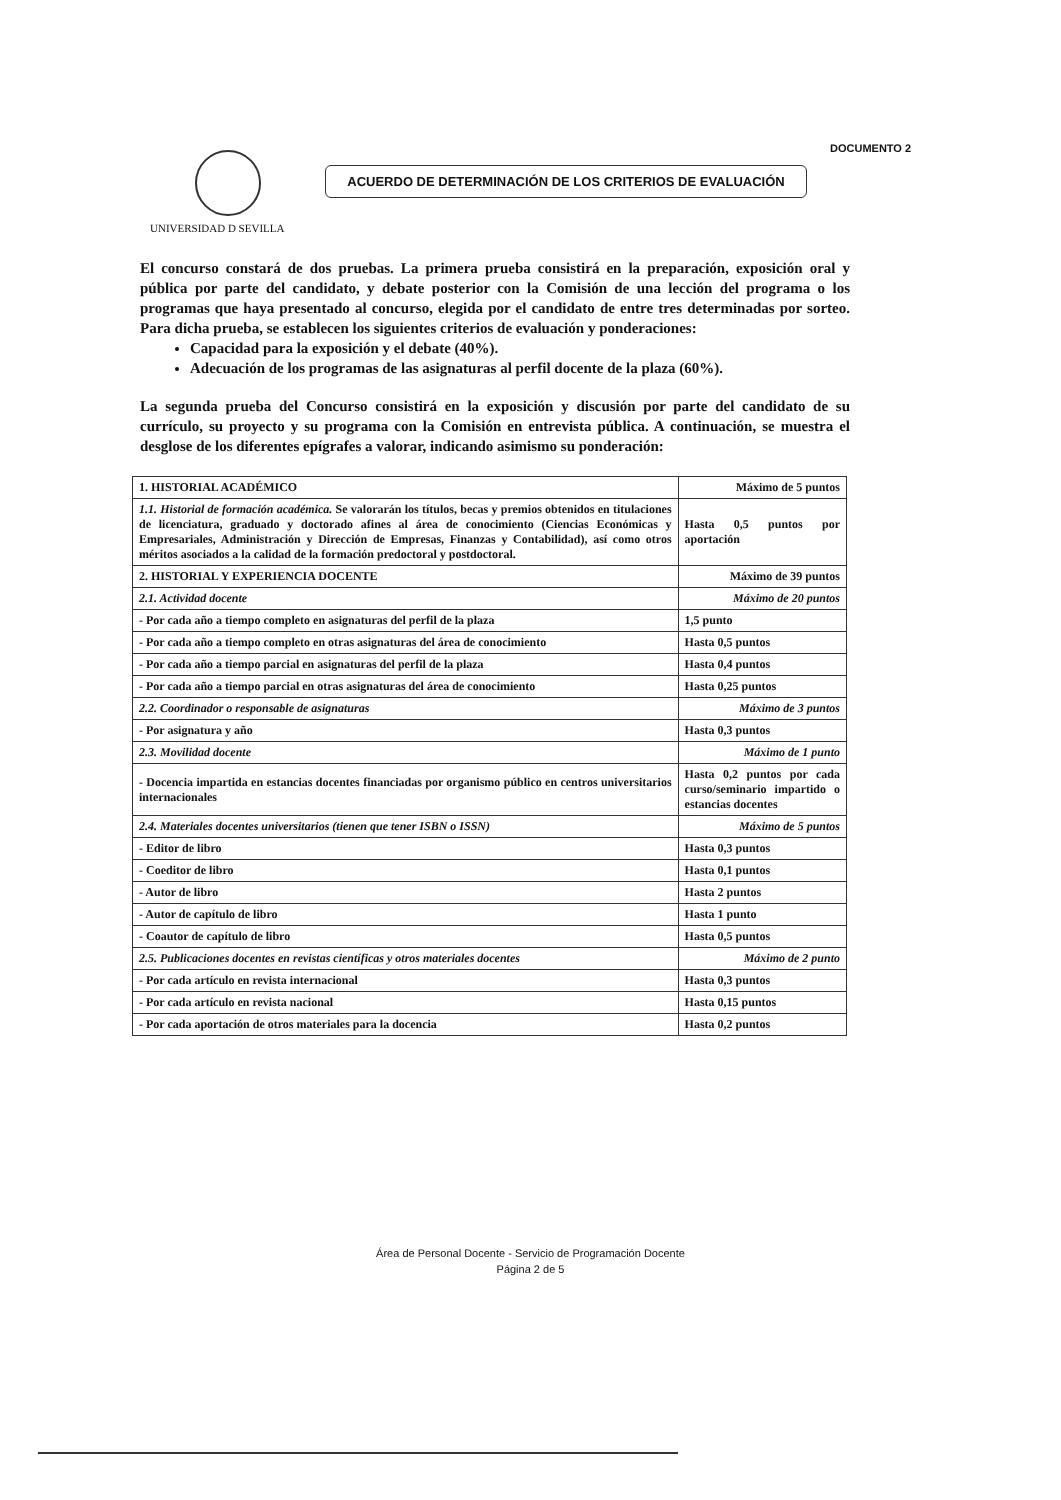DOCUMENTO 2
UNIVERSIDAD D SEVILLA
ACUERDO DE DETERMINACIÓN DE LOS CRITERIOS DE EVALUACIÓN
El concurso constará de dos pruebas. La primera prueba consistirá en la preparación, exposición oral y pública por parte del candidato, y debate posterior con la Comisión de una lección del programa o los programas que haya presentado al concurso, elegida por el candidato de entre tres determinadas por sorteo. Para dicha prueba, se establecen los siguientes criterios de evaluación y ponderaciones:
Capacidad para la exposición y el debate (40%).
Adecuación de los programas de las asignaturas al perfil docente de la plaza (60%).
La segunda prueba del Concurso consistirá en la exposición y discusión por parte del candidato de su currículo, su proyecto y su programa con la Comisión en entrevista pública. A continuación, se muestra el desglose de los diferentes epígrafes a valorar, indicando asimismo su ponderación:
| 1. HISTORIAL ACADÉMICO | Máximo de 5 puntos |
| 1.1. Historial de formación académica. Se valorarán los títulos, becas y premios obtenidos en titulaciones de licenciatura, graduado y doctorado afines al área de conocimiento (Ciencias Económicas y Empresariales, Administración y Dirección de Empresas, Finanzas y Contabilidad), así como otros méritos asociados a la calidad de la formación predoctoral y postdoctoral. | Hasta 0,5 puntos por aportación |
| 2. HISTORIAL Y EXPERIENCIA DOCENTE | Máximo de 39 puntos |
| 2.1. Actividad docente | Máximo de 20 puntos |
| - Por cada año a tiempo completo en asignaturas del perfil de la plaza | 1,5 punto |
| - Por cada año a tiempo completo en otras asignaturas del área de conocimiento | Hasta 0,5 puntos |
| - Por cada año a tiempo parcial en asignaturas del perfil de la plaza | Hasta 0,4 puntos |
| - Por cada año a tiempo parcial en otras asignaturas del área de conocimiento | Hasta 0,25 puntos |
| 2.2. Coordinador o responsable de asignaturas | Máximo de 3 puntos |
| - Por asignatura y año | Hasta 0,3 puntos |
| 2.3. Movilidad docente | Máximo de 1 punto |
| - Docencia impartida en estancias docentes financiadas por organismo público en centros universitarios internacionales | Hasta 0,2 puntos por cada curso/seminario impartido o estancias docentes |
| 2.4. Materiales docentes universitarios (tienen que tener ISBN o ISSN) | Máximo de 5 puntos |
| - Editor de libro | Hasta 0,3 puntos |
| - Coeditor de libro | Hasta 0,1 puntos |
| - Autor de libro | Hasta 2 puntos |
| - Autor de capítulo de libro | Hasta 1 punto |
| - Coautor de capítulo de libro | Hasta 0,5 puntos |
| 2.5. Publicaciones docentes en revistas científicas y otros materiales docentes | Máximo de 2 punto |
| - Por cada artículo en revista internacional | Hasta 0,3 puntos |
| - Por cada artículo en revista nacional | Hasta 0,15 puntos |
| - Por cada aportación de otros materiales para la docencia | Hasta 0,2 puntos |
Área de Personal Docente - Servicio de Programación Docente
Página 2 de 5